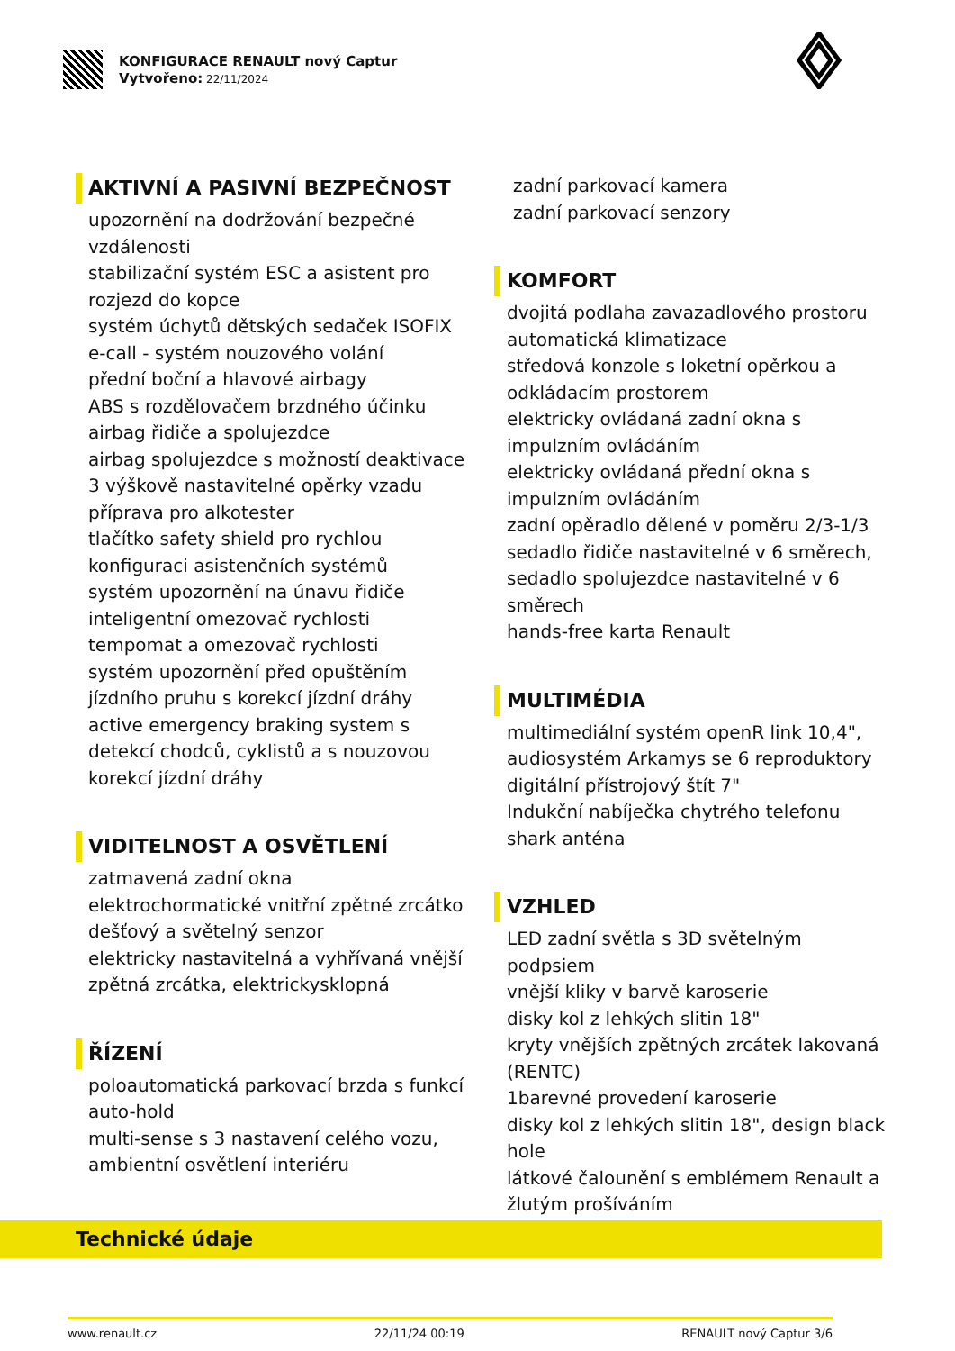KONFIGURACE RENAULT nový Captur
Vytvořeno: 22/11/2024
AKTIVNÍ A PASIVNÍ BEZPEČNOST
upozornění na dodržování bezpečné vzdálenosti
stabilizační systém ESC a asistent pro rozjezd do kopce
systém úchytů dětských sedaček ISOFIX
e-call - systém nouzového volání
přední boční a hlavové airbagy
ABS s rozdělovačem brzdného účinku
airbag řidiče a spolujezdce
airbag spolujezdce s možností deaktivace
3 výškově nastavitelné opěrky vzadu
příprava pro alkotester
tlačítko safety shield pro rychlou konfiguraci asistenčních systémů
systém upozornění na únavu řidiče
inteligentní omezovač rychlosti
tempomat a omezovač rychlosti
systém upozornění před opuštěním jízdního pruhu s korekcí jízdní dráhy
active emergency braking system s detekcí chodců, cyklistů a s nouzovou korekcí jízdní dráhy
VIDITELNOST A OSVĚTLENÍ
zatmavená zadní okna
elektrochormatické vnitřní zpětné zrcátko
dešťový a světelný senzor
elektricky nastavitelná a vyhřívaná vnější zpětná zrcátka, elektrickysklopná
ŘÍZENÍ
poloautomatická parkovací brzda s funkcí auto-hold
multi-sense s 3 nastavení celého vozu, ambientní osvětlení interiéru
zadní parkovací kamera
zadní parkovací senzory
KOMFORT
dvojitá podlaha zavazadlového prostoru
automatická klimatizace
středová konzole s loketní opěrkou a odkládacím prostorem
elektricky ovládaná zadní okna s impulzním ovládáním
elektricky ovládaná přední okna s impulzním ovládáním
zadní opěradlo dělené v poměru 2/3-1/3
sedadlo řidiče nastavitelné v 6 směrech,
sedadlo spolujezdce nastavitelné v 6 směrech
hands-free karta Renault
MULTIMÉDIA
multimediální systém openR link 10,4",
audiosystém Arkamys se 6 reproduktory
digitální přístrojový štít 7"
Indukční nabíječka chytrého telefonu
shark anténa
VZHLED
LED zadní světla s 3D světelným podpsiem
vnější kliky v barvě karoserie
disky kol z lehkých slitin 18"
kryty vnějších zpětných zrcátek lakovaná (RENTC)
1barevné provedení karoserie
disky kol z lehkých slitin 18", design black hole
látkové čalounění s emblémem Renault a žlutým prošíváním
Technické údaje
www.renault.cz 22/11/24 00:19 RENAULT nový Captur 3/6